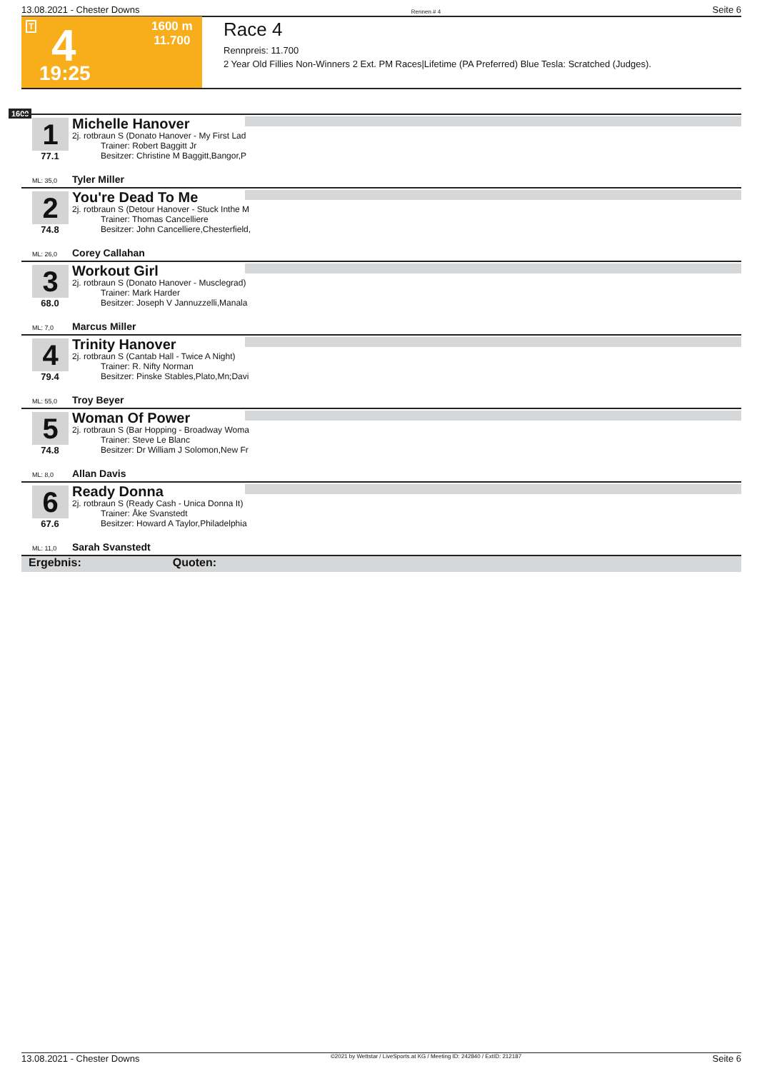13.08.2021 - Chester Downs Rennen # 4 Seite 6
T 4
19:25
1600 m
11.700
Race 4
Rennpreis: 11.700
2 Year Old Fillies Non-Winners 2 Ext. PM Races|Lifetime (PA Preferred) Blue Tesla: Scratched (Judges).
1600
1
77.1
Michelle Hanover
2j. rotbraun S (Donato Hanover - My First Lad
Trainer: Robert Baggitt Jr
Besitzer: Christine M Baggitt,Bangor,P
ML: 35,0 Tyler Miller
2
74.8
You're Dead To Me
2j. rotbraun S (Detour Hanover - Stuck Inthe M
Trainer: Thomas Cancelliere
Besitzer: John Cancelliere,Chesterfield,
ML: 26,0 Corey Callahan
3
68.0
Workout Girl
2j. rotbraun S (Donato Hanover - Musclegrad)
Trainer: Mark Harder
Besitzer: Joseph V Jannuzzelli,Manala
ML: 7,0 Marcus Miller
4
79.4
Trinity Hanover
2j. rotbraun S (Cantab Hall - Twice A Night)
Trainer: R. Nifty Norman
Besitzer: Pinske Stables,Plato,Mn;Davi
ML: 55,0 Troy Beyer
5
74.8
Woman Of Power
2j. rotbraun S (Bar Hopping - Broadway Woma
Trainer: Steve Le Blanc
Besitzer: Dr William J Solomon,New Fr
ML: 8,0 Allan Davis
6
67.6
Ready Donna
2j. rotbraun S (Ready Cash - Unica Donna It)
Trainer: Åke Svanstedt
Besitzer: Howard A Taylor,Philadelphia
ML: 11,0 Sarah Svanstedt
Ergebnis: Quoten:
13.08.2021 - Chester Downs ©2021 by Wettstar / LiveSports.at KG / Meeting ID: 242840 / ExtID: 212187 Seite 6